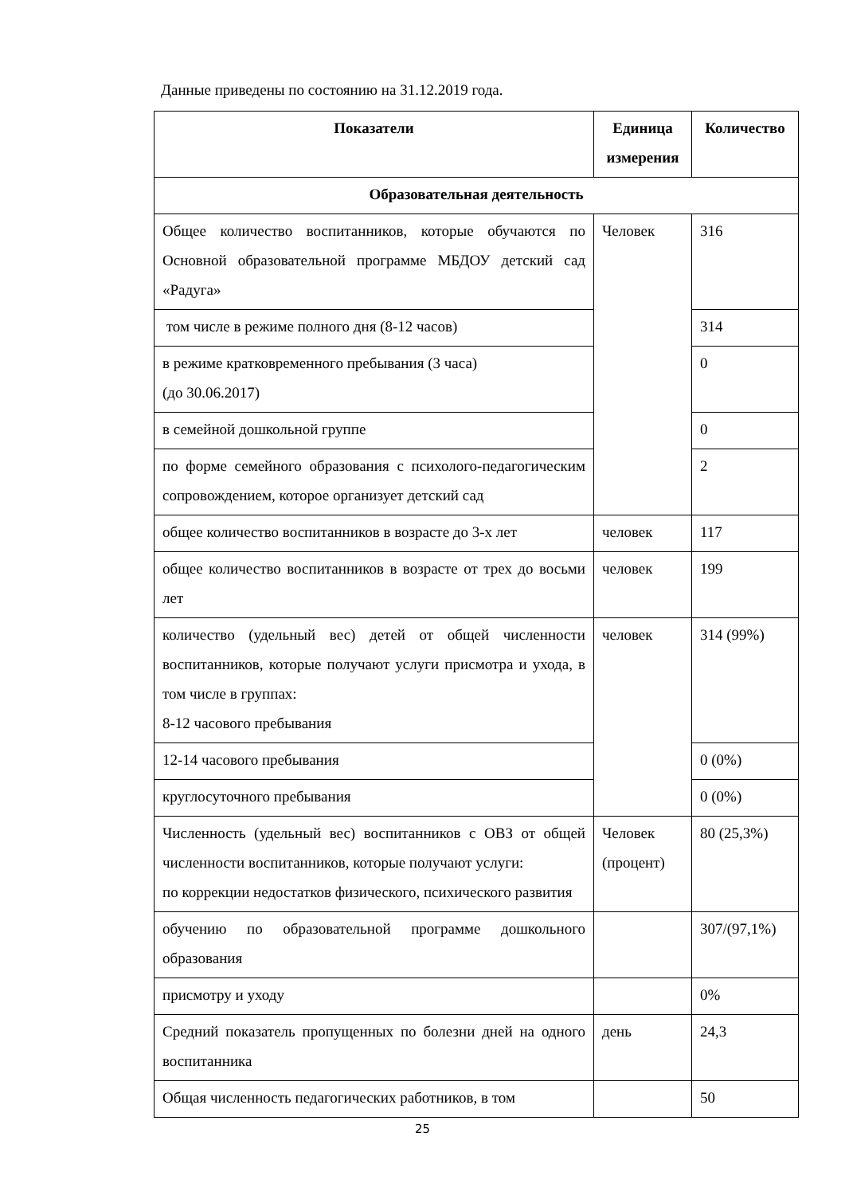Данные приведены по состоянию на 31.12.2019 года.
| Показатели | Единица измерения | Количество |
| --- | --- | --- |
| Образовательная деятельность | | |
| Общее количество воспитанников, которые обучаются по Основной образовательной программе МБДОУ детский сад «Радуга» | Человек | 316 |
| том числе в режиме полного дня (8-12 часов) | | 314 |
| в режиме кратковременного пребывания (3 часа) (до 30.06.2017) | | 0 |
| в семейной дошкольной группе | | 0 |
| по форме семейного образования с психолого-педагогическим сопровождением, которое организует детский сад | | 2 |
| общее количество воспитанников в возрасте до 3-х лет | человек | 117 |
| общее количество воспитанников в возрасте от трех до восьми лет | человек | 199 |
| количество (удельный вес) детей от общей численности воспитанников, которые получают услуги присмотра и ухода, в том числе в группах: 8-12 часового пребывания | человек | 314 (99%) |
| 12-14 часового пребывания | | 0 (0%) |
| круглосуточного пребывания | | 0 (0%) |
| Численность (удельный вес) воспитанников с ОВЗ от общей численности воспитанников, которые получают услуги: по коррекции недостатков физического, психического развития | Человек (процент) | 80 (25,3%) |
| обучению по образовательной программе дошкольного образования | | 307/(97,1%) |
| присмотру и уходу | | 0% |
| Средний показатель пропущенных по болезни дней на одного воспитанника | день | 24,3 |
| Общая численность педагогических работников, в том | | 50 |
25